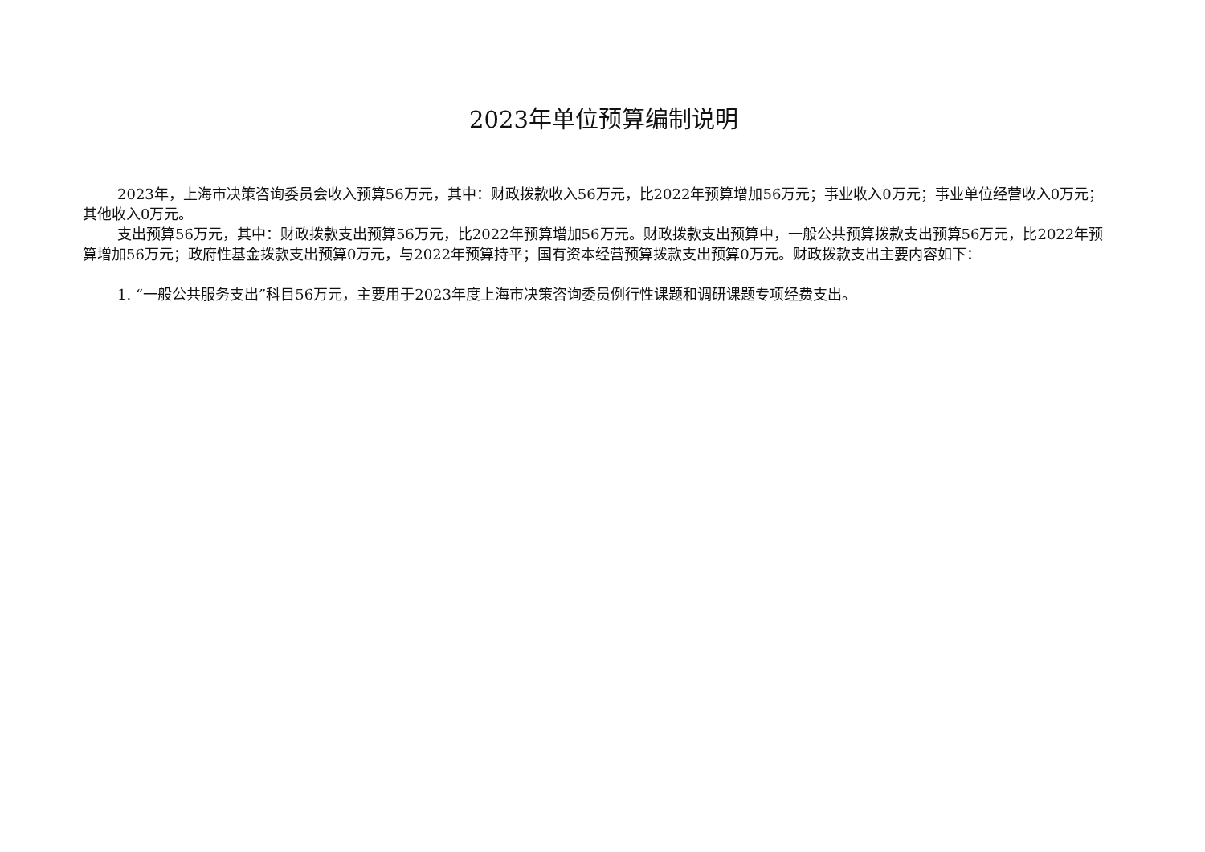2023年单位预算编制说明
2023年，上海市决策咨询委员会收入预算56万元，其中：财政拨款收入56万元，比2022年预算增加56万元；事业收入0万元；事业单位经营收入0万元；其他收入0万元。
支出预算56万元，其中：财政拨款支出预算56万元，比2022年预算增加56万元。财政拨款支出预算中，一般公共预算拨款支出预算56万元，比2022年预算增加56万元；政府性基金拨款支出预算0万元，与2022年预算持平；国有资本经营预算拨款支出预算0万元。财政拨款支出主要内容如下：
1. “一般公共服务支出”科目56万元，主要用于2023年度上海市决策咨询委员例行性课题和调研课题专项经费支出。